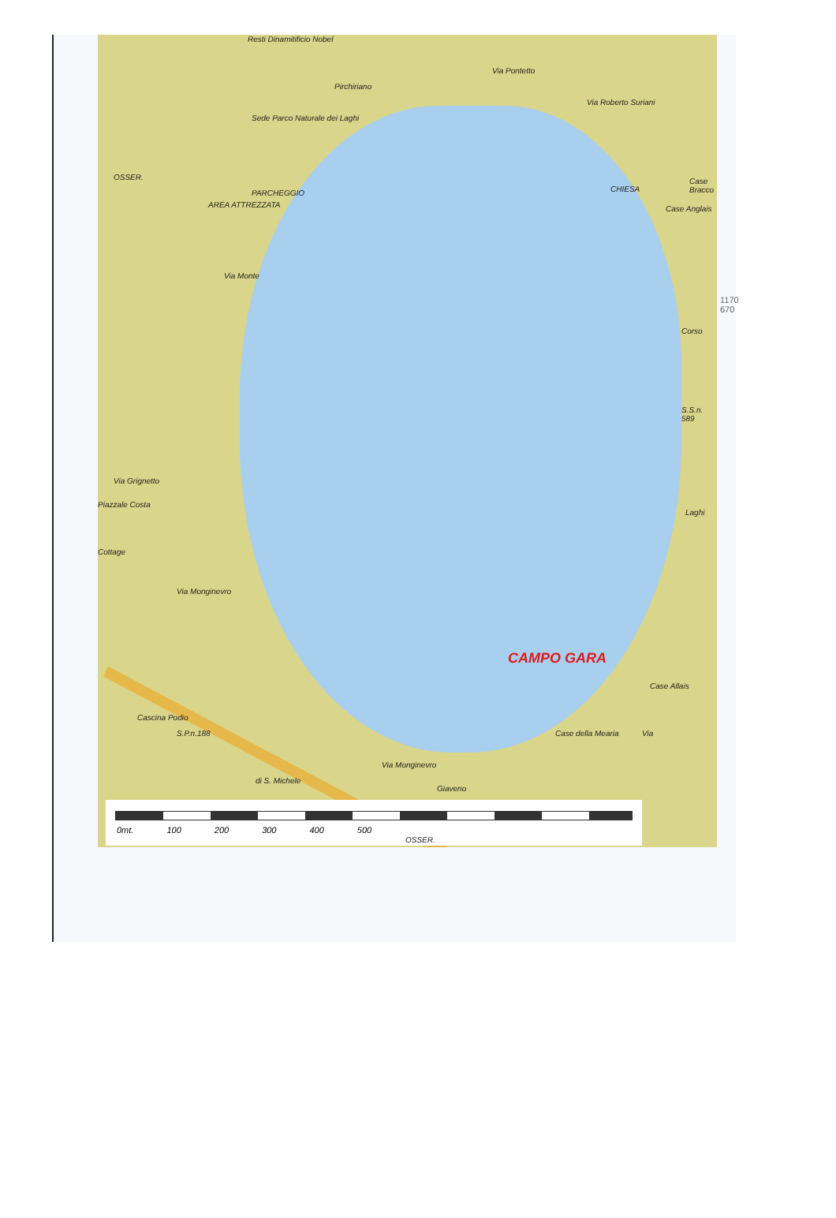Resti Dinamitificio Nobel
Sede Parco Naturale dei Laghi
OSSER.
PARCHEGGIO
AREA ATTREZZATA
Pirchiriano
Via Pontetto
Via Roberto Suriani
CHIESA
Case Bracco
Case Anglais
Via Monte
Corso
S.S.n. 589
Laghi
Via Grignetto
Piazzale Costa
Cottage
Via Monginevro
Case Allais
Cascina Podio
S.P.n.188 Case della Mearia
Via Monginevro
di S. Michele
Giaveno
Via
CAMPO GARA
0mt. 100 200 300 400 500
OSSER.
1170
670